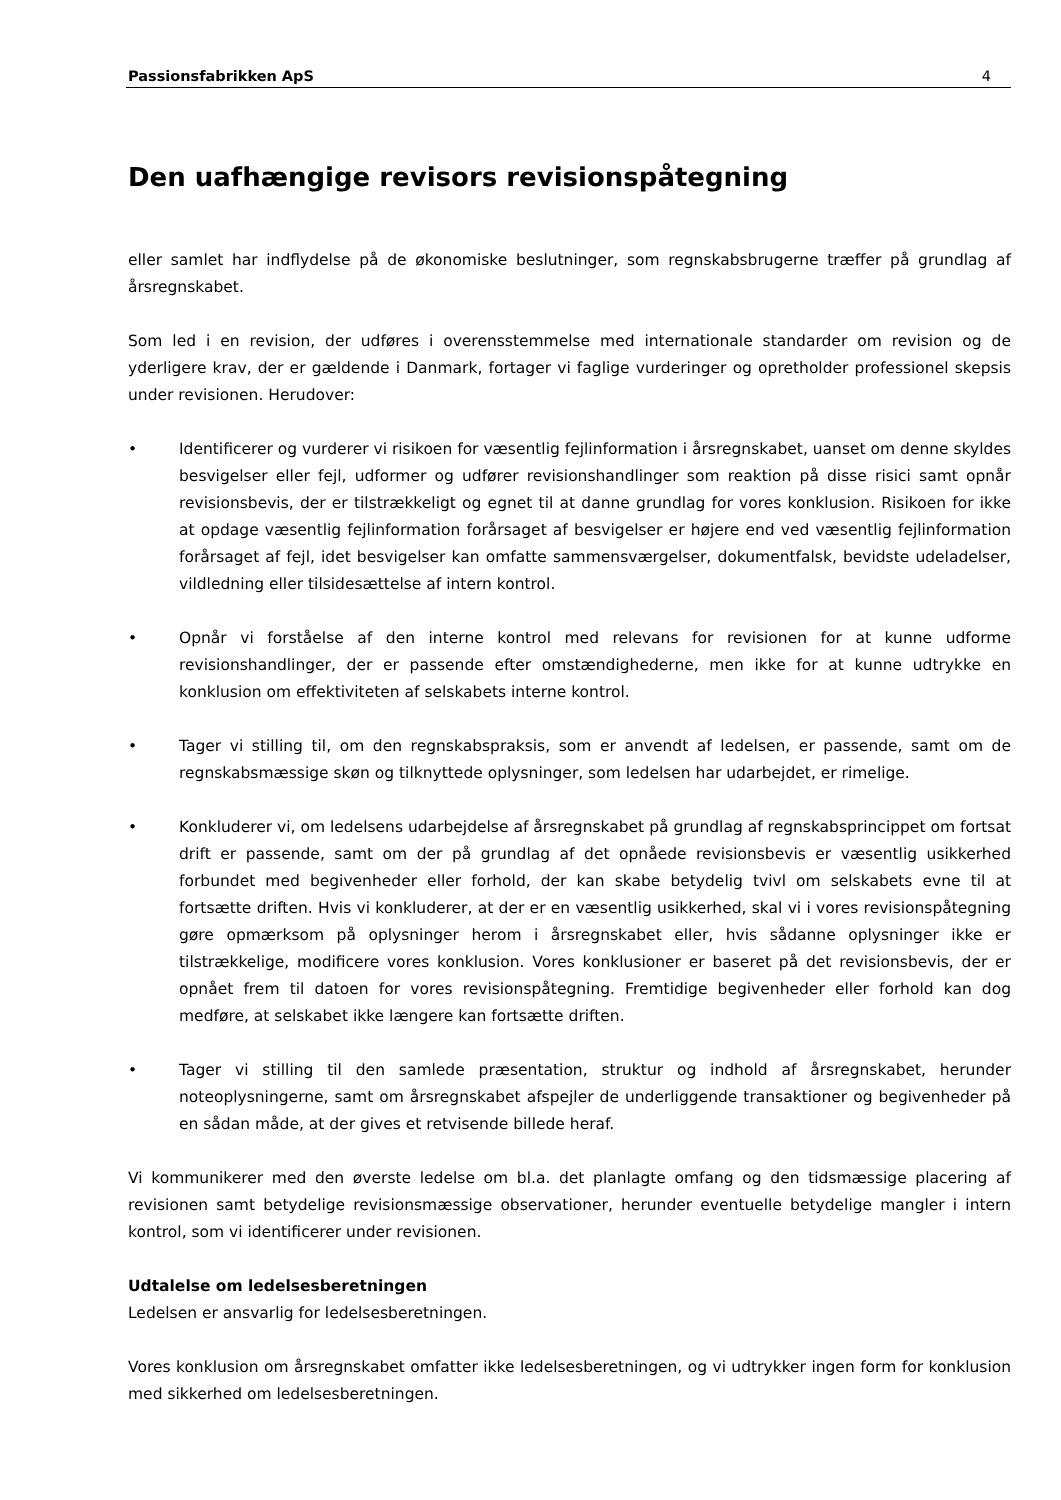Passionsfabrikken ApS 4
Den uafhængige revisors revisionspåtegning
eller samlet har indflydelse på de økonomiske beslutninger, som regnskabsbrugerne træffer på grundlag af årsregnskabet.
Som led i en revision, der udføres i overensstemmelse med internationale standarder om revision og de yderligere krav, der er gældende i Danmark, fortager vi faglige vurderinger og opretholder professionel skepsis under revisionen. Herudover:
• Identificerer og vurderer vi risikoen for væsentlig fejlinformation i årsregnskabet, uanset om denne skyldes besvigelser eller fejl, udformer og udfører revisionshandlinger som reaktion på disse risici samt opnår revisionsbevis, der er tilstrækkeligt og egnet til at danne grundlag for vores konklusion. Risikoen for ikke at opdage væsentlig fejlinformation forårsaget af besvigelser er højere end ved væsentlig fejlinformation forårsaget af fejl, idet besvigelser kan omfatte sammensværgelser, dokumentfalsk, bevidste udeladelser, vildledning eller tilsidesættelse af intern kontrol.
• Opnår vi forståelse af den interne kontrol med relevans for revisionen for at kunne udforme revisionshandlinger, der er passende efter omstændighederne, men ikke for at kunne udtrykke en konklusion om effektiviteten af selskabets interne kontrol.
• Tager vi stilling til, om den regnskabspraksis, som er anvendt af ledelsen, er passende, samt om de regnskabsmæssige skøn og tilknyttede oplysninger, som ledelsen har udarbejdet, er rimelige.
• Konkluderer vi, om ledelsens udarbejdelse af årsregnskabet på grundlag af regnskabsprincippet om fortsat drift er passende, samt om der på grundlag af det opnåede revisionsbevis er væsentlig usikkerhed forbundet med begivenheder eller forhold, der kan skabe betydelig tvivl om selskabets evne til at fortsætte driften. Hvis vi konkluderer, at der er en væsentlig usikkerhed, skal vi i vores revisionspåtegning gøre opmærksom på oplysninger herom i årsregnskabet eller, hvis sådanne oplysninger ikke er tilstrækkelige, modificere vores konklusion. Vores konklusioner er baseret på det revisionsbevis, der er opnået frem til datoen for vores revisionspåtegning. Fremtidige begivenheder eller forhold kan dog medføre, at selskabet ikke længere kan fortsætte driften.
• Tager vi stilling til den samlede præsentation, struktur og indhold af årsregnskabet, herunder noteoplysningerne, samt om årsregnskabet afspejler de underliggende transaktioner og begivenheder på en sådan måde, at der gives et retvisende billede heraf.
Vi kommunikerer med den øverste ledelse om bl.a. det planlagte omfang og den tidsmæssige placering af revisionen samt betydelige revisionsmæssige observationer, herunder eventuelle betydelige mangler i intern kontrol, som vi identificerer under revisionen.
Udtalelse om ledelsesberetningen
Ledelsen er ansvarlig for ledelsesberetningen.
Vores konklusion om årsregnskabet omfatter ikke ledelsesberetningen, og vi udtrykker ingen form for konklusion med sikkerhed om ledelsesberetningen.